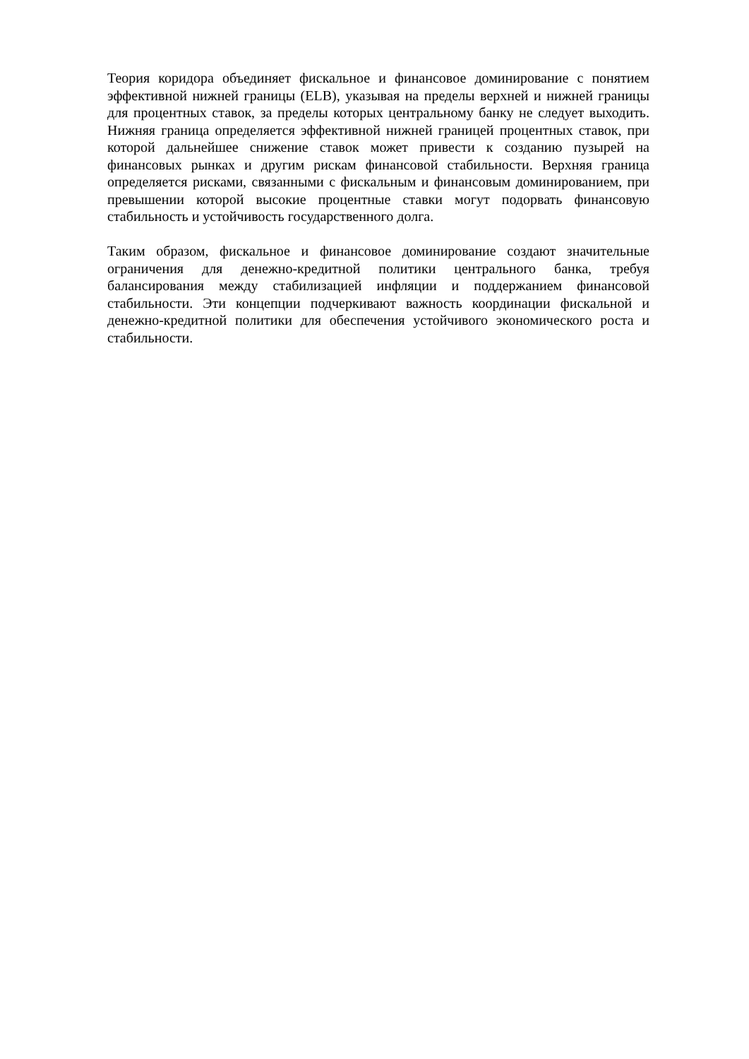Теория коридора объединяет фискальное и финансовое доминирование с понятием эффективной нижней границы (ELB), указывая на пределы верхней и нижней границы для процентных ставок, за пределы которых центральному банку не следует выходить. Нижняя граница определяется эффективной нижней границей процентных ставок, при которой дальнейшее снижение ставок может привести к созданию пузырей на финансовых рынках и другим рискам финансовой стабильности. Верхняя граница определяется рисками, связанными с фискальным и финансовым доминированием, при превышении которой высокие процентные ставки могут подорвать финансовую стабильность и устойчивость государственного долга.
Таким образом, фискальное и финансовое доминирование создают значительные ограничения для денежно-кредитной политики центрального банка, требуя балансирования между стабилизацией инфляции и поддержанием финансовой стабильности. Эти концепции подчеркивают важность координации фискальной и денежно-кредитной политики для обеспечения устойчивого экономического роста и стабильности.